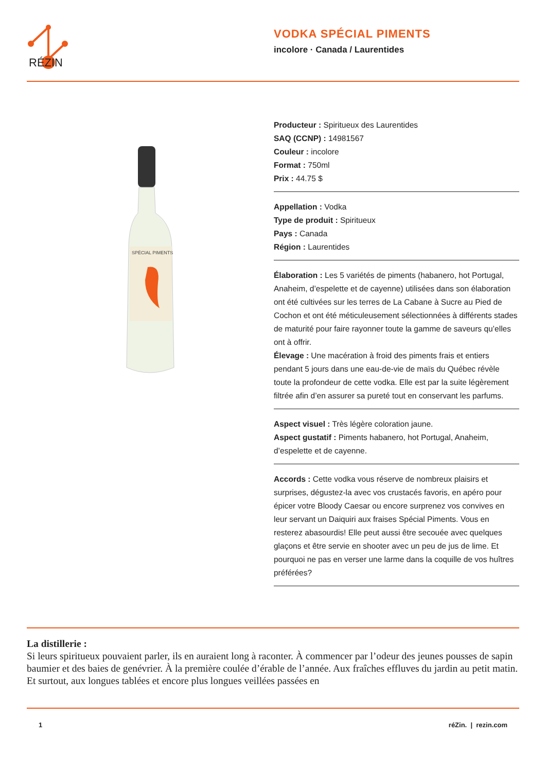RÉZIN
VODKA SPÉCIAL PIMENTS
incolore · Canada / Laurentides
SPÉCIAL PIMENTS
Producteur : Spiritueux des Laurentides
SAQ (CCNP) : 14981567
Couleur : incolore
Format : 750ml
Prix : 44.75 $
Appellation : Vodka
Type de produit : Spiritueux
Pays : Canada
Région : Laurentides
Élaboration : Les 5 variétés de piments (habanero, hot Portugal, Anaheim, d’espelette et de cayenne) utilisées dans son élaboration ont été cultivées sur les terres de La Cabane à Sucre au Pied de Cochon et ont été méticuleusement sélectionnées à différents stades de maturité pour faire rayonner toute la gamme de saveurs qu’elles ont à offrir.
Élevage : Une macération à froid des piments frais et entiers pendant 5 jours dans une eau-de-vie de maïs du Québec révèle toute la profondeur de cette vodka. Elle est par la suite légèrement filtrée afin d’en assurer sa pureté tout en conservant les parfums.
Aspect visuel : Très légère coloration jaune.
Aspect gustatif : Piments habanero, hot Portugal, Anaheim, d’espelette et de cayenne.
Accords : Cette vodka vous réserve de nombreux plaisirs et surprises, dégustez-la avec vos crustacés favoris, en apéro pour épicer votre Bloody Caesar ou encore surprenez vos convives en leur servant un Daiquiri aux fraises Spécial Piments. Vous en resterez abasourdis! Elle peut aussi être secouée avec quelques glaçons et être servie en shooter avec un peu de jus de lime. Et pourquoi ne pas en verser une larme dans la coquille de vos huîtres préférées?
La distillerie :
Si leurs spiritueux pouvaient parler, ils en auraient long à raconter. À commencer par l’odeur des jeunes pousses de sapin baumier et des baies de genévrier. À la première coulée d’érable de l’année. Aux fraîches effluves du jardin au petit matin. Et surtout, aux longues tablées et encore plus longues veillées passées en
1 réZin. | rezin.com